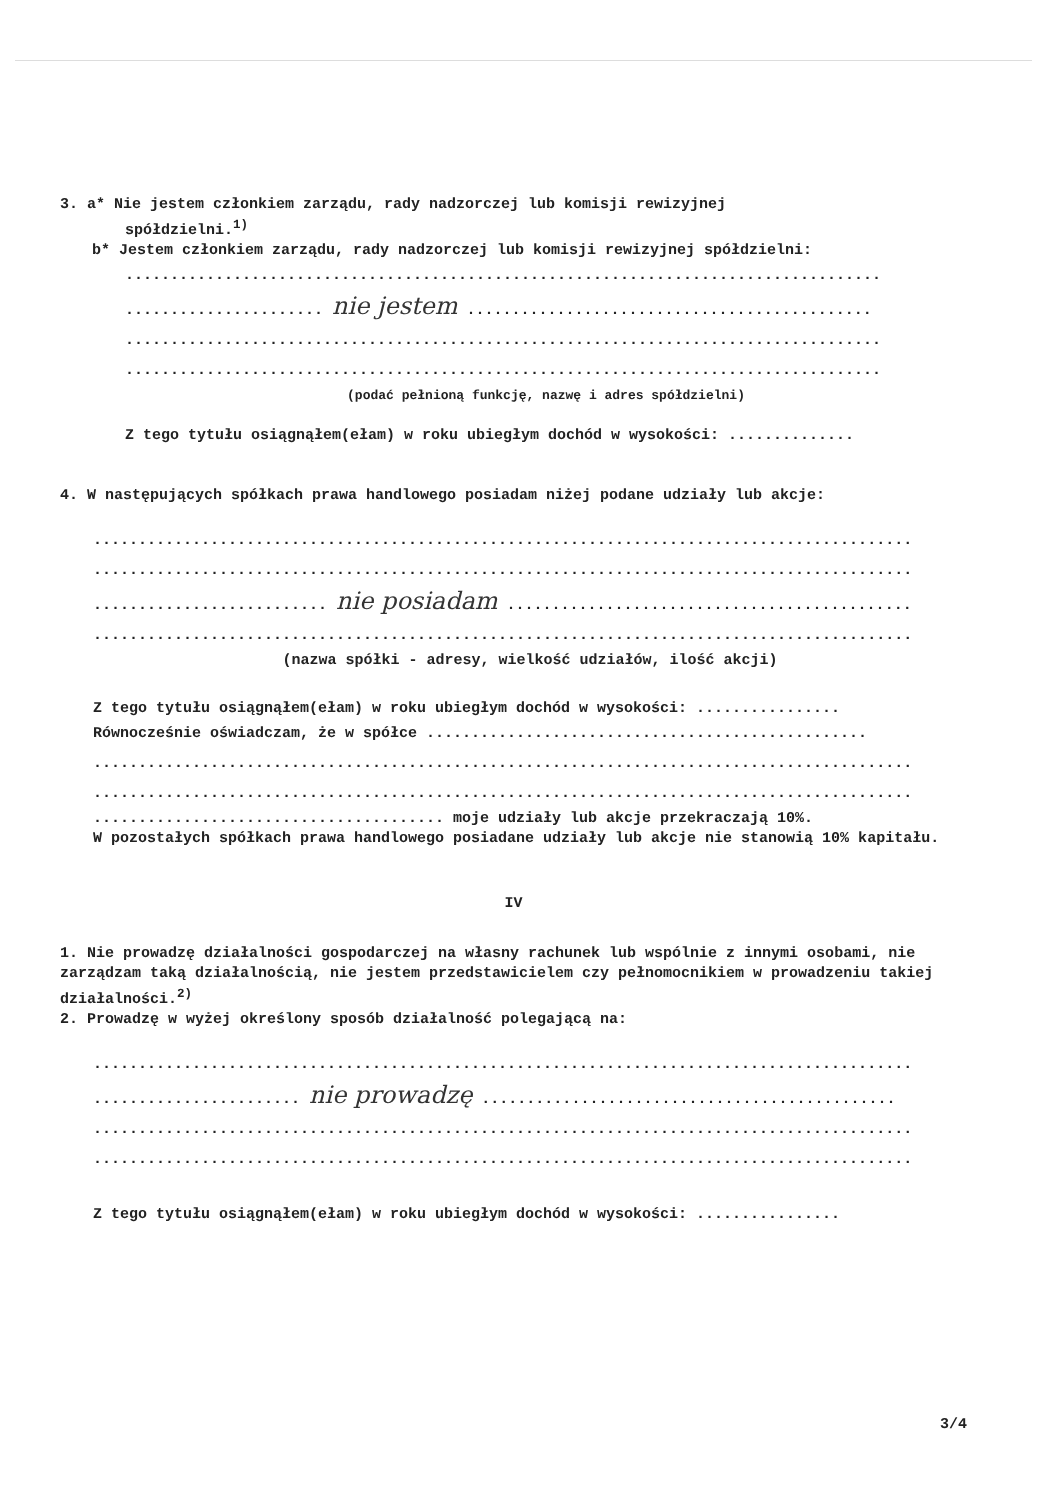3. a* Nie jestem członkiem zarządu, rady nadzorczej lub komisji rewizyjnej
spółdzielni.<sup>1)</sup>
b* Jestem członkiem zarządu, rady nadzorczej lub komisji rewizyjnej spółdzielni:
....................................................................................
...................... nie jestem .............................................
....................................................................................
....................................................................................
(podać pełnioną funkcję, nazwę i adres spółdzielni)
Z tego tytułu osiągnąłem(ełam) w roku ubiegłym dochód w wysokości: ..............
4. W następujących spółkach prawa handlowego posiadam niżej podane udziały lub akcje:
...........................................................................................
...........................................................................................
.......................... nie posiadam .............................................
...........................................................................................
(nazwa spółki - adresy, wielkość udziałów, ilość akcji)
Z tego tytułu osiągnąłem(ełam) w roku ubiegłym dochód w wysokości: ................
Równocześnie oświadczam, że w spółce .................................................
...........................................................................................
...........................................................................................
....................................... moje udziały lub akcje przekraczają 10%.
W pozostałych spółkach prawa handlowego posiadane udziały lub akcje nie stanowią 10% kapitału.
IV
1. Nie prowadzę działalności gospodarczej na własny rachunek lub wspólnie z innymi osobami, nie zarządzam taką działalnością, nie jestem przedstawicielem czy pełnomocnikiem w prowadzeniu takiej działalności.<sup>2)</sup>
2. Prowadzę w wyżej określony sposób działalność polegającą na:
...........................................................................................
....................... nie prowadzę ..............................................
...........................................................................................
...........................................................................................
Z tego tytułu osiągnąłem(ełam) w roku ubiegłym dochód w wysokości: ................
3/4